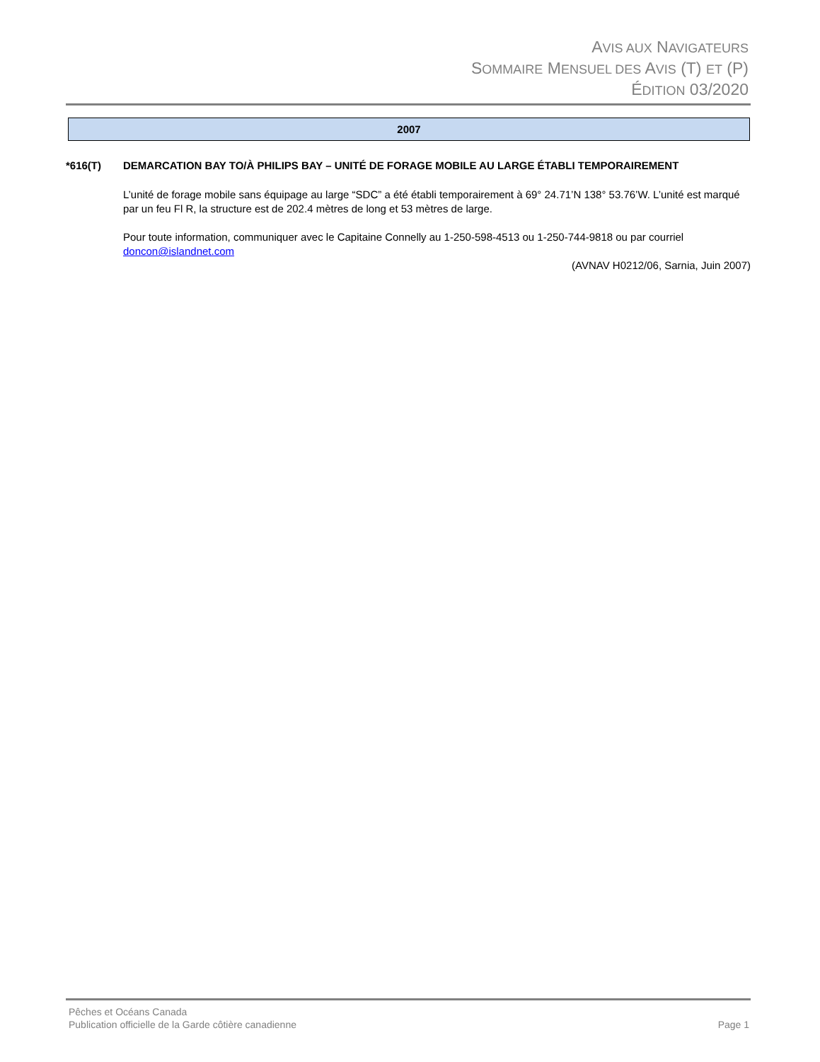AVIS AUX NAVIGATEURS
SOMMAIRE MENSUEL DES AVIS (T) ET (P)
ÉDITION 03/2020
2007
*616(T) DEMARCATION BAY TO/À PHILIPS BAY – UNITÉ DE FORAGE MOBILE AU LARGE ÉTABLI TEMPORAIREMENT
L’unité de forage mobile sans équipage au large “SDC” a été établi temporairement à 69° 24.71’N 138° 53.76’W. L’unité est marqué par un feu Fl R, la structure est de 202.4 mètres de long et 53 mètres de large.
Pour toute information, communiquer avec le Capitaine Connelly au 1-250-598-4513 ou 1-250-744-9818 ou par courriel doncon@islandnet.com
(AVNAV H0212/06, Sarnia, Juin 2007)
Pêches et Océans Canada
Publication officielle de la Garde côtière canadienne Page 1